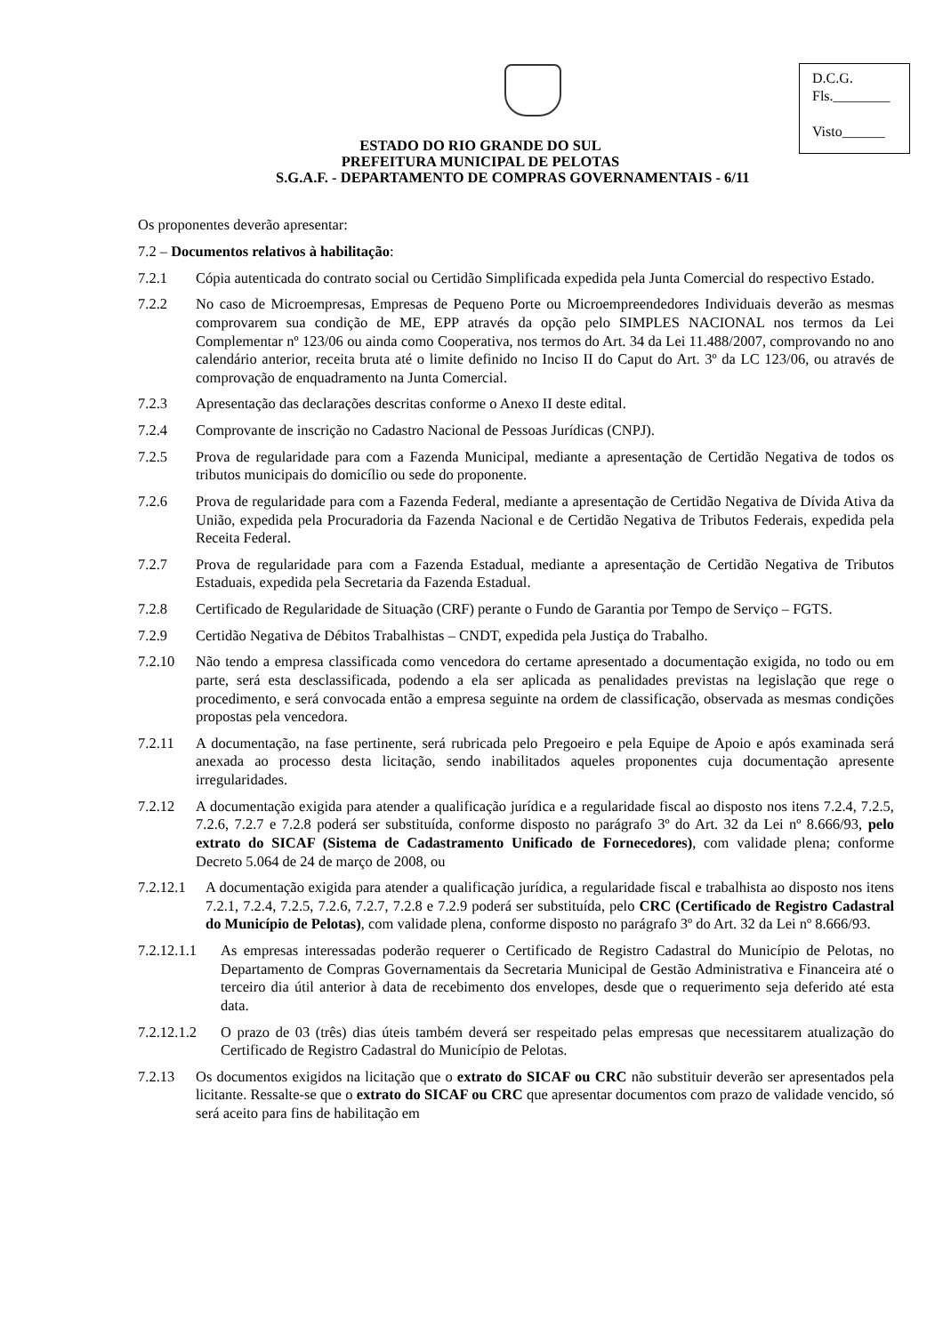D.C.G.
Fls.________
Visto______
ESTADO DO RIO GRANDE DO SUL
PREFEITURA MUNICIPAL DE PELOTAS
S.G.A.F. - DEPARTAMENTO DE COMPRAS GOVERNAMENTAIS - 6/11
Os proponentes deverão apresentar:
7.2 – Documentos relativos à habilitação:
7.2.1 Cópia autenticada do contrato social ou Certidão Simplificada expedida pela Junta Comercial do respectivo Estado.
7.2.2 No caso de Microempresas, Empresas de Pequeno Porte ou Microempreendedores Individuais deverão as mesmas comprovarem sua condição de ME, EPP através da opção pelo SIMPLES NACIONAL nos termos da Lei Complementar nº 123/06 ou ainda como Cooperativa, nos termos do Art. 34 da Lei 11.488/2007, comprovando no ano calendário anterior, receita bruta até o limite definido no Inciso II do Caput do Art. 3º da LC 123/06, ou através de comprovação de enquadramento na Junta Comercial.
7.2.3 Apresentação das declarações descritas conforme o Anexo II deste edital.
7.2.4 Comprovante de inscrição no Cadastro Nacional de Pessoas Jurídicas (CNPJ).
7.2.5 Prova de regularidade para com a Fazenda Municipal, mediante a apresentação de Certidão Negativa de todos os tributos municipais do domicílio ou sede do proponente.
7.2.6 Prova de regularidade para com a Fazenda Federal, mediante a apresentação de Certidão Negativa de Dívida Ativa da União, expedida pela Procuradoria da Fazenda Nacional e de Certidão Negativa de Tributos Federais, expedida pela Receita Federal.
7.2.7 Prova de regularidade para com a Fazenda Estadual, mediante a apresentação de Certidão Negativa de Tributos Estaduais, expedida pela Secretaria da Fazenda Estadual.
7.2.8 Certificado de Regularidade de Situação (CRF) perante o Fundo de Garantia por Tempo de Serviço – FGTS.
7.2.9 Certidão Negativa de Débitos Trabalhistas – CNDT, expedida pela Justiça do Trabalho.
7.2.10 Não tendo a empresa classificada como vencedora do certame apresentado a documentação exigida, no todo ou em parte, será esta desclassificada, podendo a ela ser aplicada as penalidades previstas na legislação que rege o procedimento, e será convocada então a empresa seguinte na ordem de classificação, observada as mesmas condições propostas pela vencedora.
7.2.11 A documentação, na fase pertinente, será rubricada pelo Pregoeiro e pela Equipe de Apoio e após examinada será anexada ao processo desta licitação, sendo inabilitados aqueles proponentes cuja documentação apresente irregularidades.
7.2.12 A documentação exigida para atender a qualificação jurídica e a regularidade fiscal ao disposto nos itens 7.2.4, 7.2.5, 7.2.6, 7.2.7 e 7.2.8 poderá ser substituída, conforme disposto no parágrafo 3º do Art. 32 da Lei nº 8.666/93, pelo extrato do SICAF (Sistema de Cadastramento Unificado de Fornecedores), com validade plena; conforme Decreto 5.064 de 24 de março de 2008, ou
7.2.12.1 A documentação exigida para atender a qualificação jurídica, a regularidade fiscal e trabalhista ao disposto nos itens 7.2.1, 7.2.4, 7.2.5, 7.2.6, 7.2.7, 7.2.8 e 7.2.9 poderá ser substituída, pelo CRC (Certificado de Registro Cadastral do Município de Pelotas), com validade plena, conforme disposto no parágrafo 3º do Art. 32 da Lei nº 8.666/93.
7.2.12.1.1 As empresas interessadas poderão requerer o Certificado de Registro Cadastral do Município de Pelotas, no Departamento de Compras Governamentais da Secretaria Municipal de Gestão Administrativa e Financeira até o terceiro dia útil anterior à data de recebimento dos envelopes, desde que o requerimento seja deferido até esta data.
7.2.12.1.2 O prazo de 03 (três) dias úteis também deverá ser respeitado pelas empresas que necessitarem atualização do Certificado de Registro Cadastral do Município de Pelotas.
7.2.13 Os documentos exigidos na licitação que o extrato do SICAF ou CRC não substituir deverão ser apresentados pela licitante. Ressalte-se que o extrato do SICAF ou CRC que apresentar documentos com prazo de validade vencido, só será aceito para fins de habilitação em